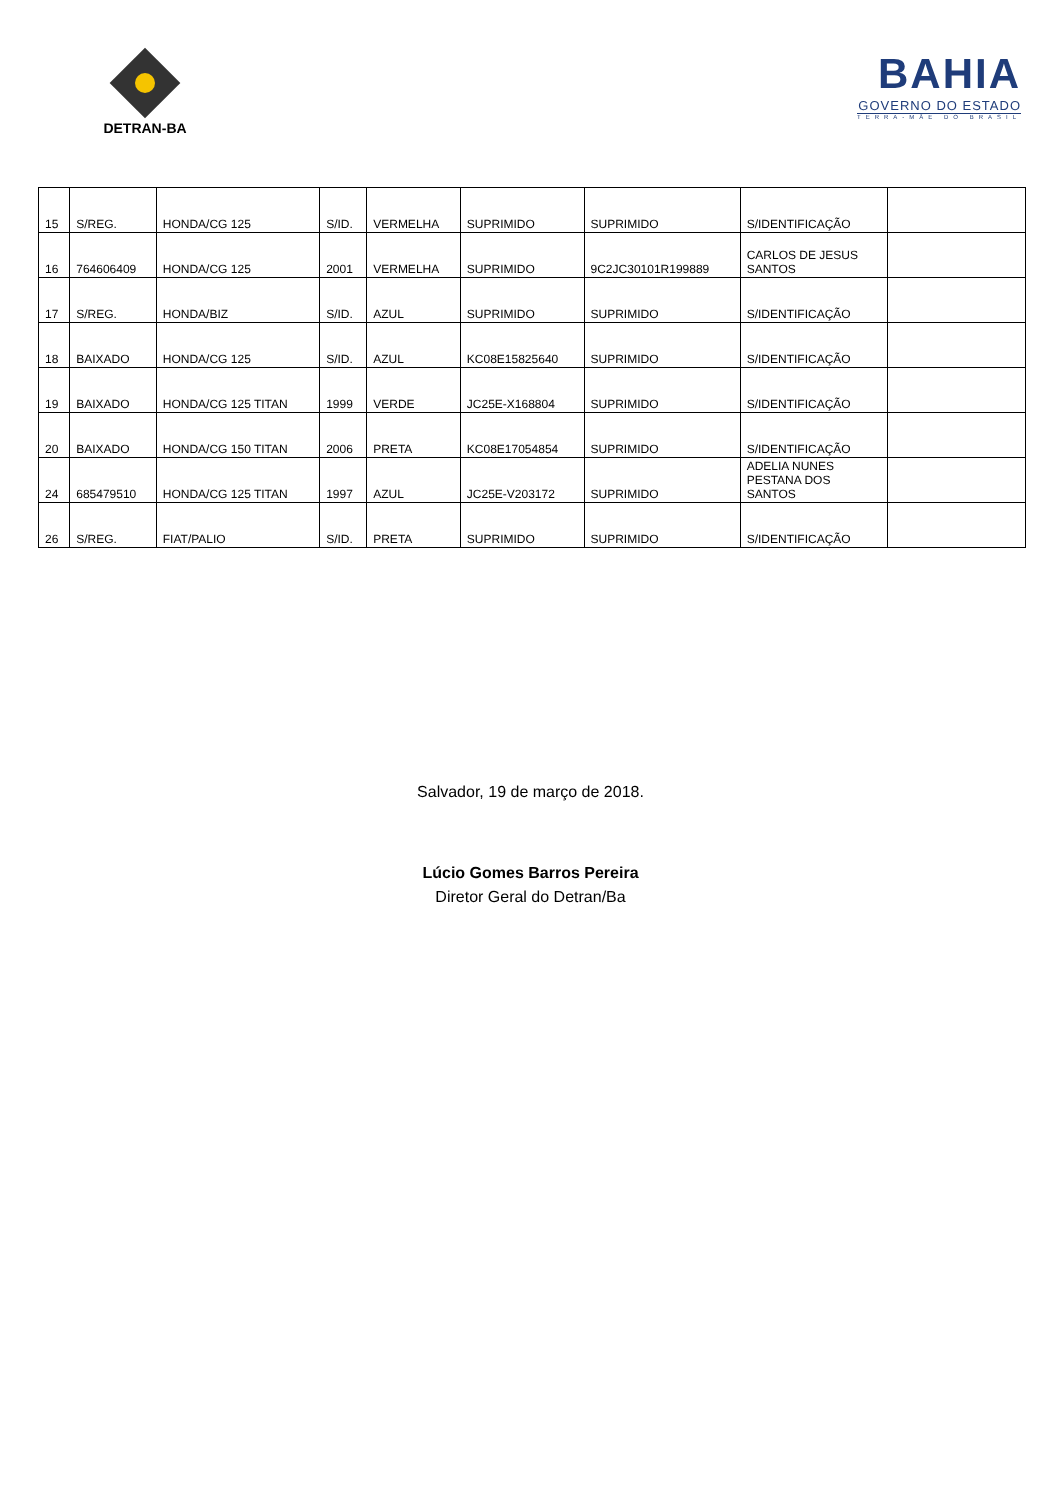DETRAN-BA
BAHIA
GOVERNO DO ESTADO
TERRA-MÃE DO BRASIL
| 15 | S/REG. | HONDA/CG 125 | S/ID. | VERMELHA | SUPRIMIDO | SUPRIMIDO | S/IDENTIFICAÇÃO | |
| 16 | 764606409 | HONDA/CG 125 | 2001 | VERMELHA | SUPRIMIDO | 9C2JC30101R199889 | CARLOS DE JESUS SANTOS | |
| 17 | S/REG. | HONDA/BIZ | S/ID. | AZUL | SUPRIMIDO | SUPRIMIDO | S/IDENTIFICAÇÃO | |
| 18 | BAIXADO | HONDA/CG 125 | S/ID. | AZUL | KC08E15825640 | SUPRIMIDO | S/IDENTIFICAÇÃO | |
| 19 | BAIXADO | HONDA/CG 125 TITAN | 1999 | VERDE | JC25E-X168804 | SUPRIMIDO | S/IDENTIFICAÇÃO | |
| 20 | BAIXADO | HONDA/CG 150 TITAN | 2006 | PRETA | KC08E17054854 | SUPRIMIDO | S/IDENTIFICAÇÃO | |
| 24 | 685479510 | HONDA/CG 125 TITAN | 1997 | AZUL | JC25E-V203172 | SUPRIMIDO | ADELIA NUNES PESTANA DOS SANTOS | |
| 26 | S/REG. | FIAT/PALIO | S/ID. | PRETA | SUPRIMIDO | SUPRIMIDO | S/IDENTIFICAÇÃO | |
Salvador, 19 de março de 2018.
Lúcio Gomes Barros Pereira
Diretor Geral do Detran/Ba